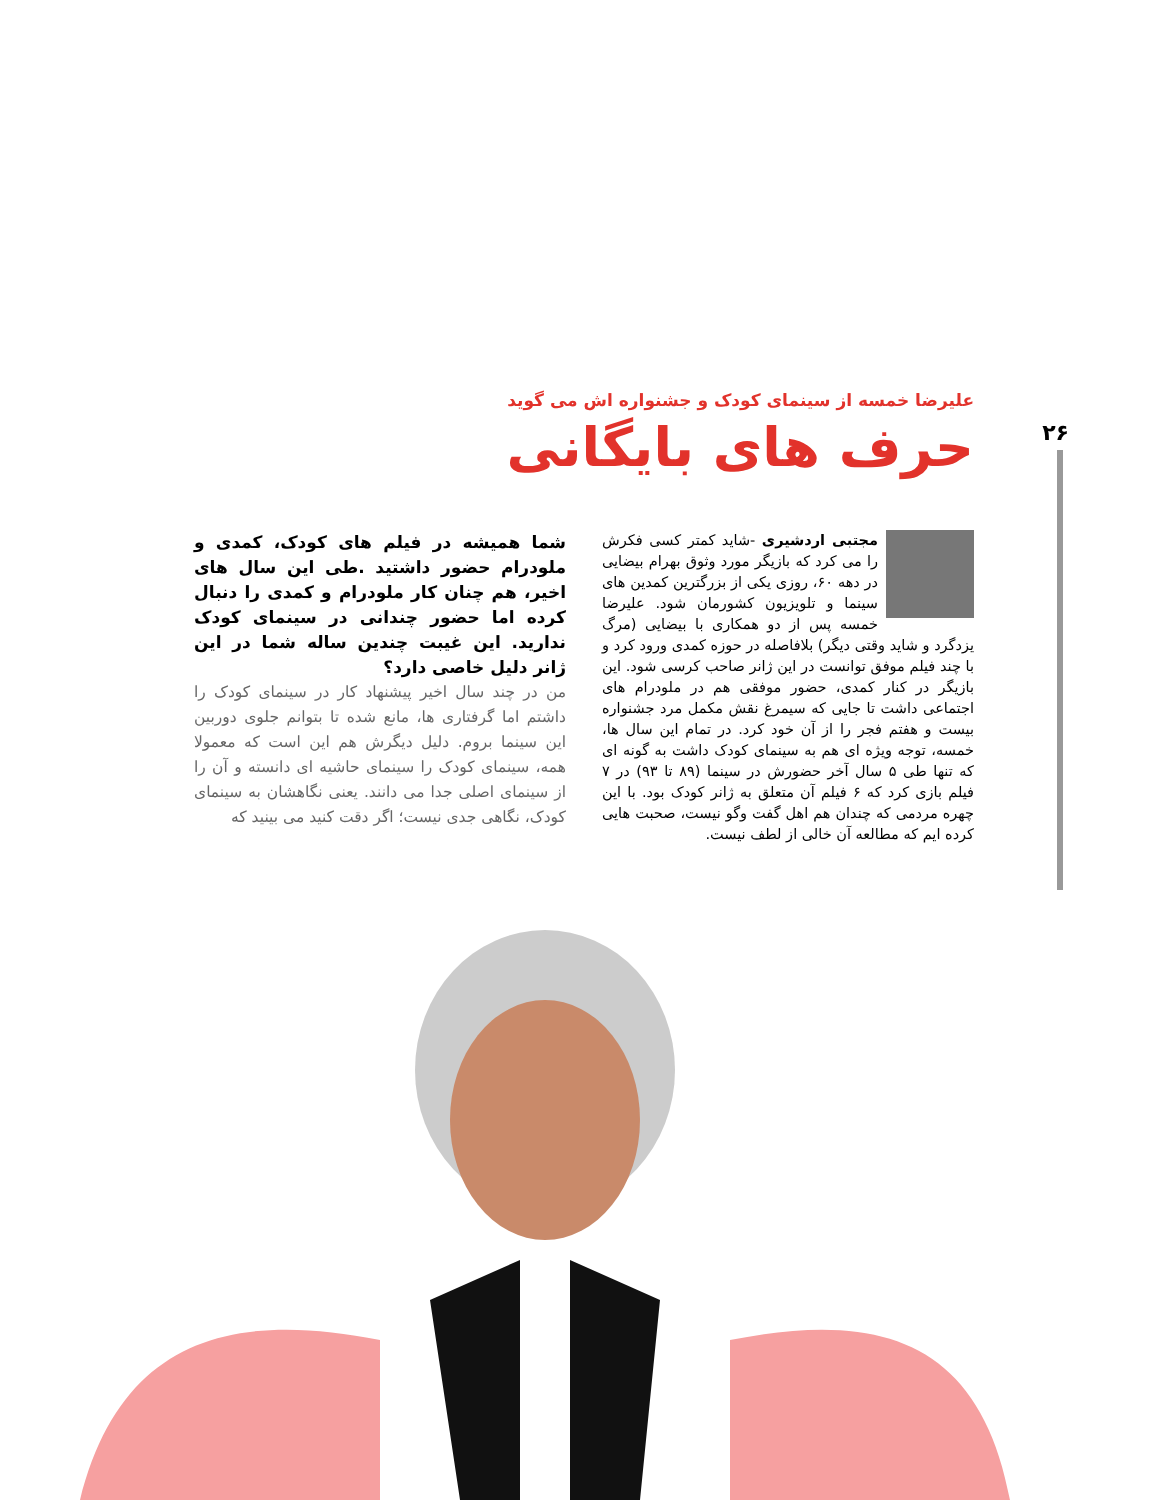۲۶
علیرضا خمسه از سینمای کودک و جشنواره اش می گوید
حرف های بایگانی
مجتبی اردشیری -شاید کمتر کسی فکرش را می کرد که بازیگر مورد وثوق بهرام بیضایی در دهه ۶۰، روزی یکی از بزرگترین کمدین های سینما و تلویزیون کشورمان شود. علیرضا خمسه پس از دو همکاری با بیضایی (مرگ یزدگرد و شاید وقتی دیگر) بلافاصله در حوزه کمدی ورود کرد و با چند فیلم موفق توانست در این ژانر صاحب کرسی شود. این بازیگر در کنار کمدی، حضور موفقی هم در ملودرام های اجتماعی داشت تا جایی که سیمرغ نقش مکمل مرد جشنواره بیست و هفتم فجر را از آن خود کرد. در تمام این سال ها، خمسه، توجه ویژه ای هم به سینمای کودک داشت به گونه ای که تنها طی ۵ سال آخر حضورش در سینما (۸۹ تا ۹۳) در ۷ فیلم بازی کرد که ۶ فیلم آن متعلق به ژانر کودک بود. با این چهره مردمی که چندان هم اهل گفت وگو نیست، صحبت هایی کرده ایم که مطالعه آن خالی از لطف نیست.
شما همیشه در فیلم های کودک، کمدی و ملودرام حضور داشتید .طی این سال های اخیر، هم چنان کار ملودرام و کمدی را دنبال کرده اما حضور چندانی در سینمای کودک ندارید. این غیبت چندین ساله شما در این ژانر دلیل خاصی دارد؟
من در چند سال اخیر پیشنهاد کار در سینمای کودک را داشتم اما گرفتاری ها، مانع شده تا بتوانم جلوی دوربین این سینما بروم. دلیل دیگرش هم این است که معمولا همه، سینمای کودک را سینمای حاشیه ای دانسته و آن را از سینمای اصلی جدا می دانند. یعنی نگاهشان به سینمای کودک، نگاهی جدی نیست؛ اگر دقت کنید می بینید که